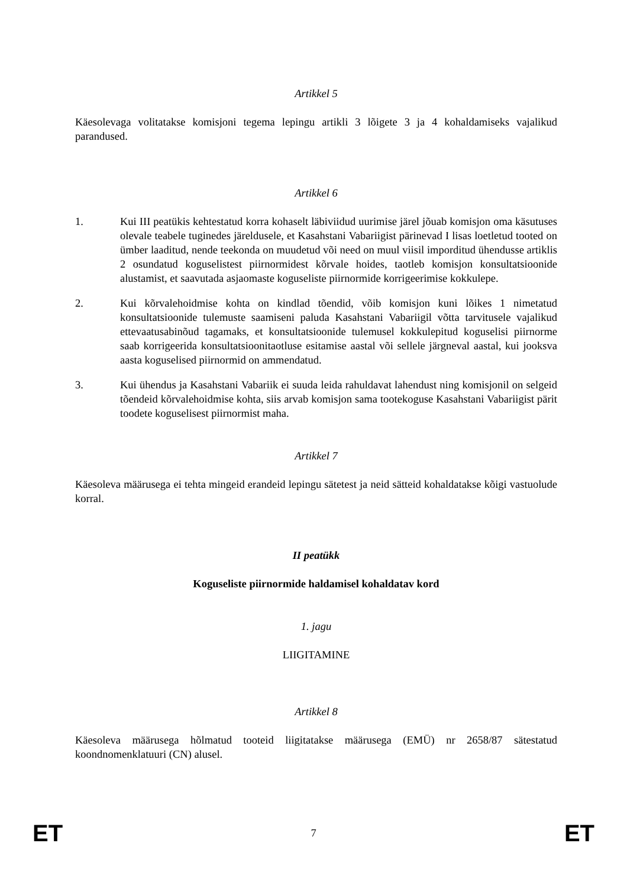Artikkel 5
Käesolevaga volitatakse komisjoni tegema lepingu artikli 3 lõigete 3 ja 4 kohaldamiseks vajalikud parandused.
Artikkel 6
1. Kui III peatükis kehtestatud korra kohaselt läbiviidud uurimise järel jõuab komisjon oma käsutuses olevale teabele tuginedes järeldusele, et Kasahstani Vabariigist pärinevad I lisas loetletud tooted on ümber laaditud, nende teekonda on muudetud või need on muul viisil imporditud ühendusse artiklis 2 osundatud koguselistest piirnormidest kõrvale hoides, taotleb komisjon konsultatsioonide alustamist, et saavutada asjaomaste koguseliste piirnormide korrigeerimise kokkulepe.
2. Kui kõrvalehoidmise kohta on kindlad tõendid, võib komisjon kuni lõikes 1 nimetatud konsultatsioonide tulemuste saamiseni paluda Kasahstani Vabariigil võtta tarvitusele vajalikud ettevaatusabinõud tagamaks, et konsultatsioonide tulemusel kokkulepitud koguselisi piirnorme saab korrigeerida konsultatsioonitaotluse esitamise aastal või sellele järgneval aastal, kui jooksva aasta koguselised piirnormid on ammendatud.
3. Kui ühendus ja Kasahstani Vabariik ei suuda leida rahuldavat lahendust ning komisjonil on selgeid tõendeid kõrvalehoidmise kohta, siis arvab komisjon sama tootekoguse Kasahstani Vabariigist pärit toodete koguselisest piirnormist maha.
Artikkel 7
Käesoleva määrusega ei tehta mingeid erandeid lepingu sätetest ja neid sätteid kohaldatakse kõigi vastuolude korral.
II peatükk
Koguseliste piirnormide haldamisel kohaldatav kord
1. jagu
LIIGITAMINE
Artikkel 8
Käesoleva määrusega hõlmatud tooteid liigitatakse määrusega (EMÜ) nr 2658/87 sätestatud koondnomenklatuuri (CN) alusel.
ET 7 ET